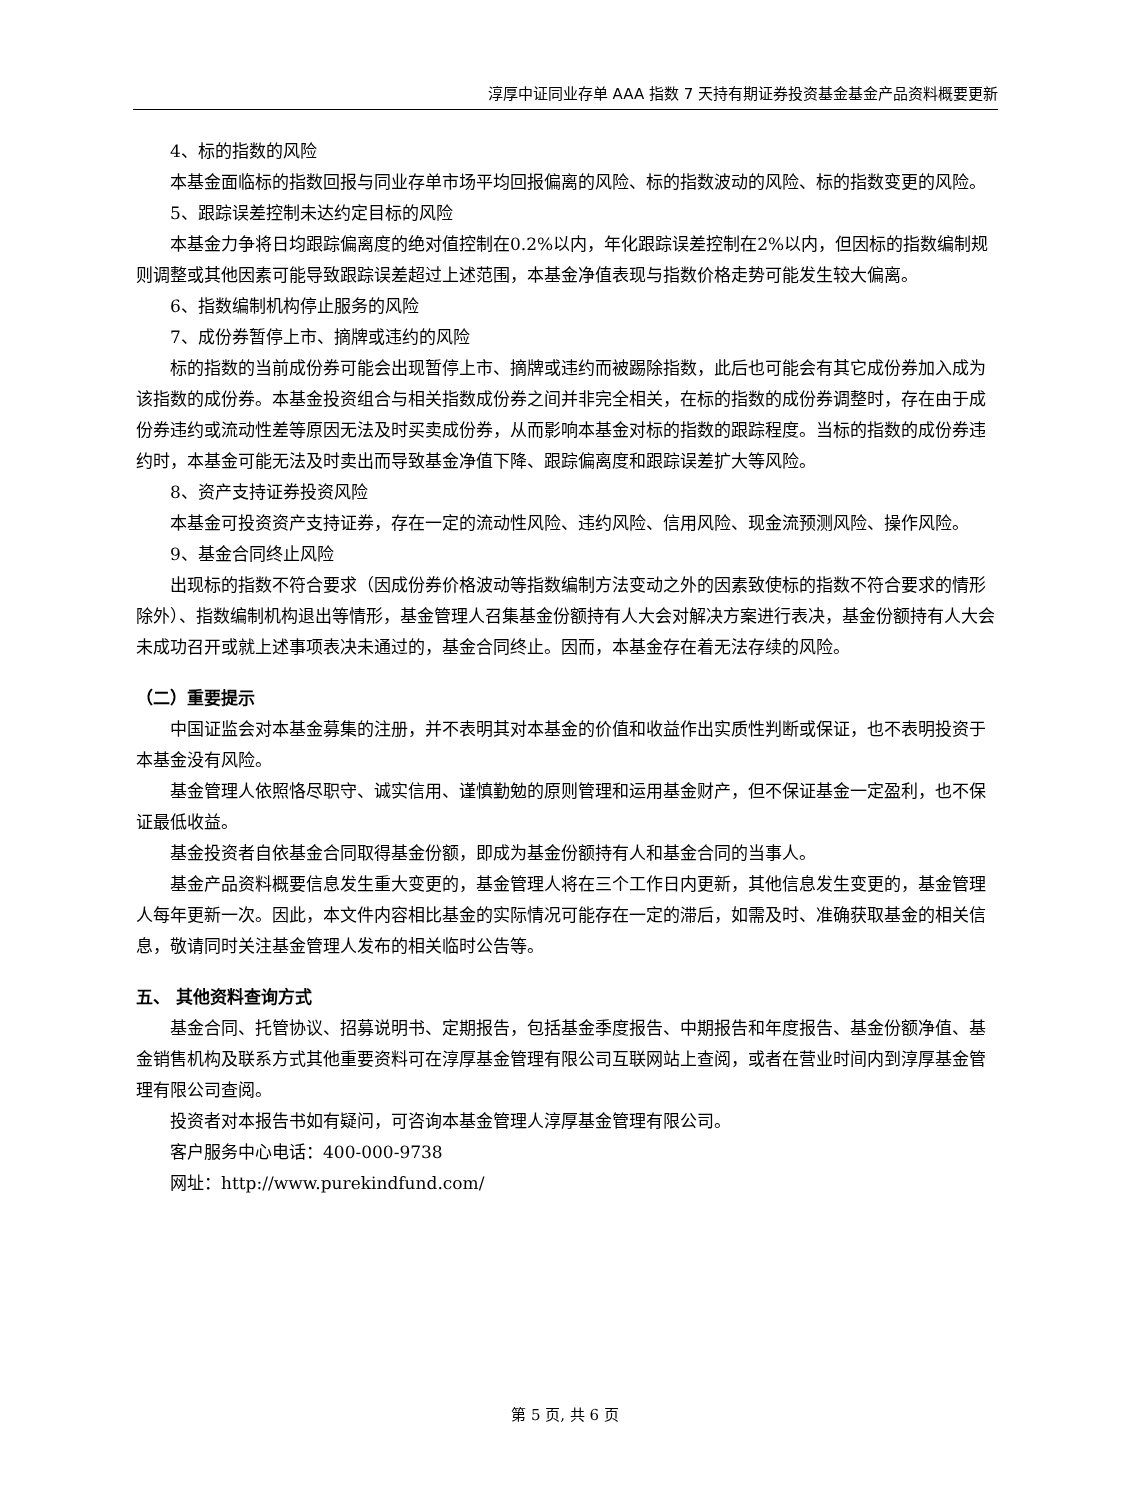淳厚中证同业存单 AAA 指数 7 天持有期证券投资基金基金产品资料概要更新
4、标的指数的风险
本基金面临标的指数回报与同业存单市场平均回报偏离的风险、标的指数波动的风险、标的指数变更的风险。
5、跟踪误差控制未达约定目标的风险
本基金力争将日均跟踪偏离度的绝对值控制在0.2%以内，年化跟踪误差控制在2%以内，但因标的指数编制规则调整或其他因素可能导致跟踪误差超过上述范围，本基金净值表现与指数价格走势可能发生较大偏离。
6、指数编制机构停止服务的风险
7、成份券暂停上市、摘牌或违约的风险
标的指数的当前成份券可能会出现暂停上市、摘牌或违约而被踢除指数，此后也可能会有其它成份券加入成为该指数的成份券。本基金投资组合与相关指数成份券之间并非完全相关，在标的指数的成份券调整时，存在由于成份券违约或流动性差等原因无法及时买卖成份券，从而影响本基金对标的指数的跟踪程度。当标的指数的成份券违约时，本基金可能无法及时卖出而导致基金净值下降、跟踪偏离度和跟踪误差扩大等风险。
8、资产支持证券投资风险
本基金可投资资产支持证券，存在一定的流动性风险、违约风险、信用风险、现金流预测风险、操作风险。
9、基金合同终止风险
出现标的指数不符合要求（因成份券价格波动等指数编制方法变动之外的因素致使标的指数不符合要求的情形除外）、指数编制机构退出等情形，基金管理人召集基金份额持有人大会对解决方案进行表决，基金份额持有人大会未成功召开或就上述事项表决未通过的，基金合同终止。因而，本基金存在着无法存续的风险。
（二）重要提示
中国证监会对本基金募集的注册，并不表明其对本基金的价值和收益作出实质性判断或保证，也不表明投资于本基金没有风险。
基金管理人依照恪尽职守、诚实信用、谨慎勤勉的原则管理和运用基金财产，但不保证基金一定盈利，也不保证最低收益。
基金投资者自依基金合同取得基金份额，即成为基金份额持有人和基金合同的当事人。
基金产品资料概要信息发生重大变更的，基金管理人将在三个工作日内更新，其他信息发生变更的，基金管理人每年更新一次。因此，本文件内容相比基金的实际情况可能存在一定的滞后，如需及时、准确获取基金的相关信息，敬请同时关注基金管理人发布的相关临时公告等。
五、 其他资料查询方式
基金合同、托管协议、招募说明书、定期报告，包括基金季度报告、中期报告和年度报告、基金份额净值、基金销售机构及联系方式其他重要资料可在淳厚基金管理有限公司互联网站上查阅，或者在营业时间内到淳厚基金管理有限公司查阅。
投资者对本报告书如有疑问，可咨询本基金管理人淳厚基金管理有限公司。
客户服务中心电话：400-000-9738
网址：http://www.purekindfund.com/
第 5 页, 共 6 页